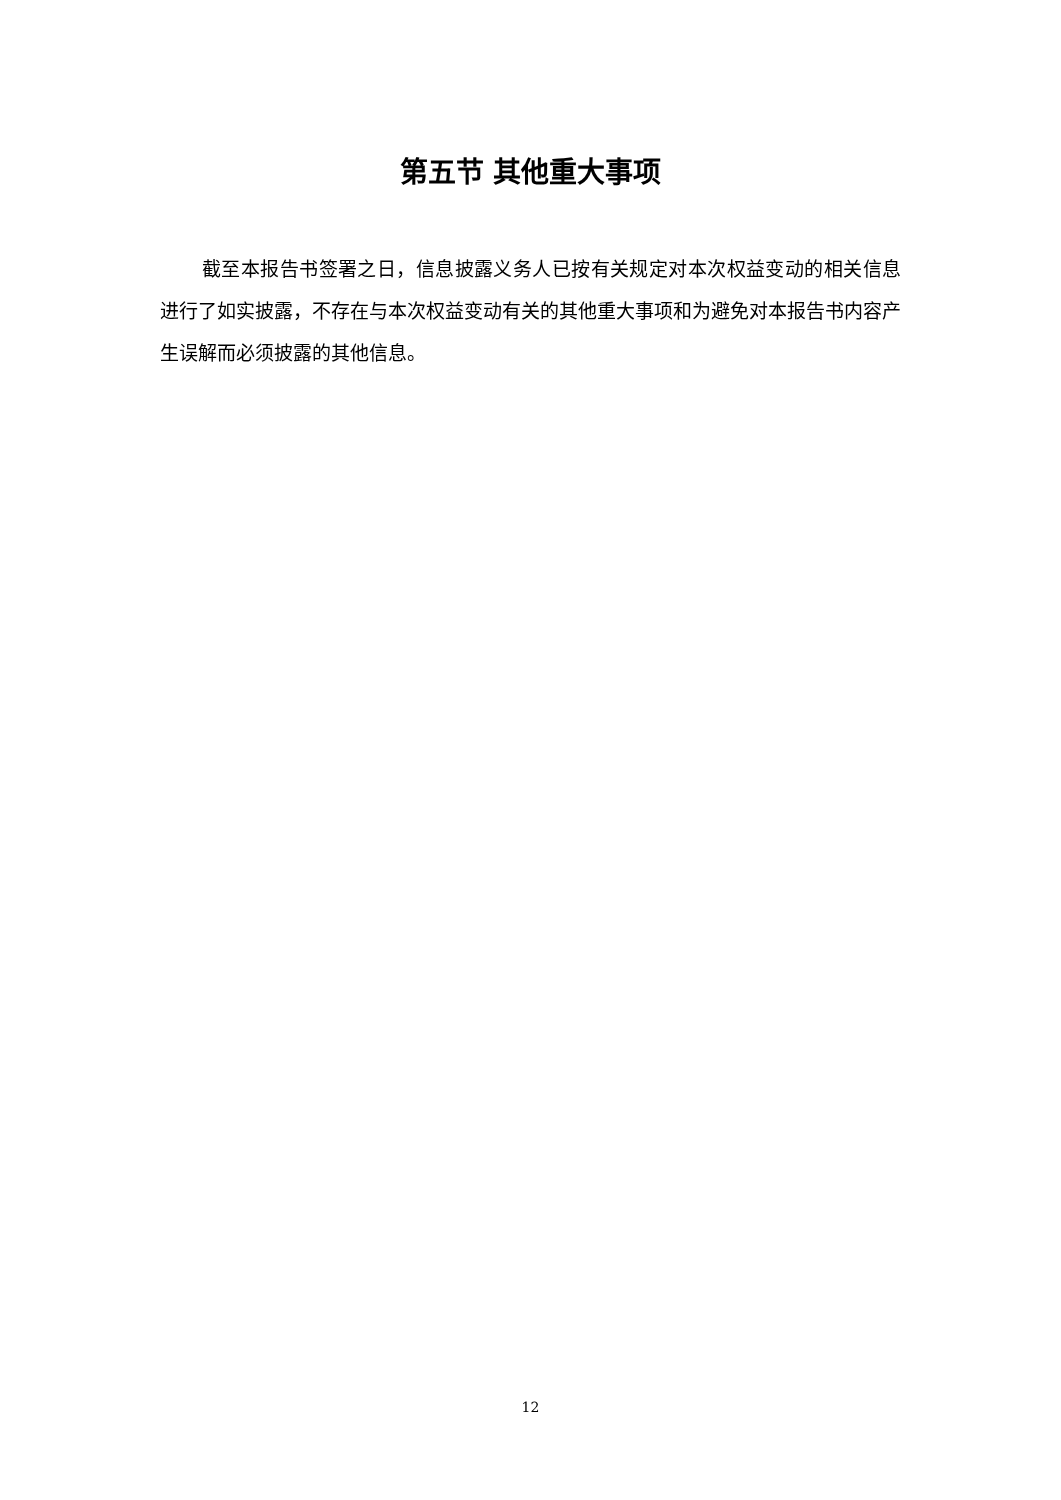第五节 其他重大事项
截至本报告书签署之日，信息披露义务人已按有关规定对本次权益变动的相关信息进行了如实披露，不存在与本次权益变动有关的其他重大事项和为避免对本报告书内容产生误解而必须披露的其他信息。
12